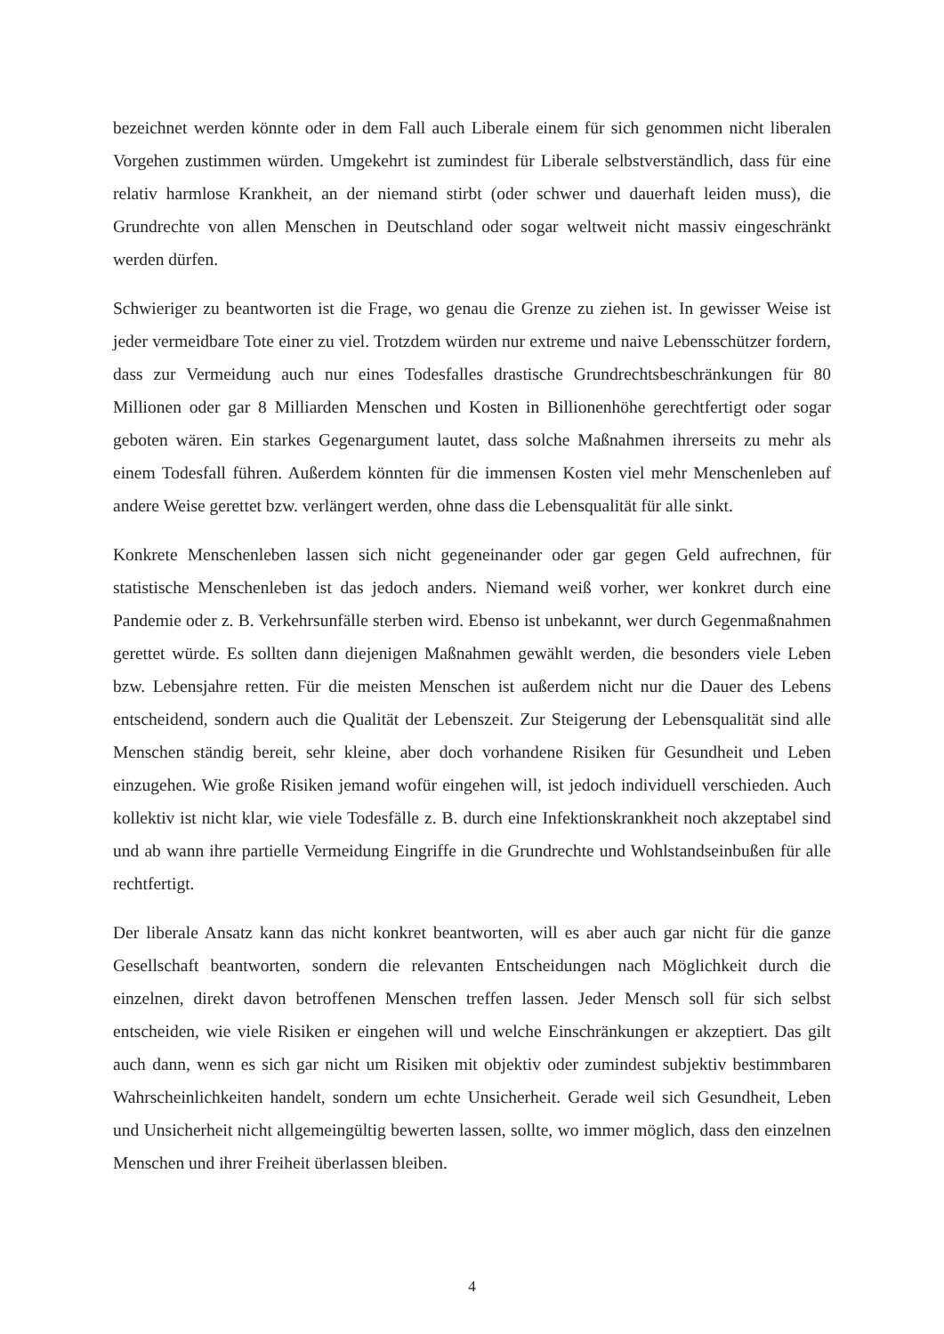bezeichnet werden könnte oder in dem Fall auch Liberale einem für sich genommen nicht liberalen Vorgehen zustimmen würden. Umgekehrt ist zumindest für Liberale selbstverständ­lich, dass für eine relativ harmlose Krankheit, an der niemand stirbt (oder schwer und dauer­haft leiden muss), die Grundrechte von allen Menschen in Deutschland oder sogar weltweit nicht massiv eingeschränkt werden dürfen.
Schwieriger zu beantworten ist die Frage, wo genau die Grenze zu ziehen ist. In gewisser Weise ist jeder vermeidbare Tote einer zu viel. Trotzdem würden nur extreme und naive Lebensschützer fordern, dass zur Vermeidung auch nur eines Todesfalles drastische Grund­rechtsbeschränkungen für 80 Millionen oder gar 8 Milliarden Menschen und Kosten in Billi­onenhöhe gerechtfertigt oder sogar geboten wären. Ein starkes Gegenargument lautet, dass solche Maßnahmen ihrerseits zu mehr als einem Todesfall führen. Außerdem könnten für die immensen Kosten viel mehr Menschenleben auf andere Weise gerettet bzw. verlängert wer­den, ohne dass die Lebensqualität für alle sinkt.
Konkrete Menschenleben lassen sich nicht gegeneinander oder gar gegen Geld aufrechnen, für statistische Menschenleben ist das jedoch anders. Niemand weiß vorher, wer konkret durch eine Pandemie oder z. B. Verkehrsunfälle sterben wird. Ebenso ist unbekannt, wer durch Gegenmaßnahmen gerettet würde. Es sollten dann diejenigen Maßnahmen gewählt werden, die besonders viele Leben bzw. Lebensjahre retten. Für die meisten Menschen ist außerdem nicht nur die Dauer des Lebens entscheidend, sondern auch die Qualität der Le­benszeit. Zur Steigerung der Lebensqualität sind alle Menschen ständig bereit, sehr kleine, aber doch vorhandene Risiken für Gesundheit und Leben einzugehen. Wie große Risiken je­mand wofür eingehen will, ist jedoch individuell verschieden. Auch kollektiv ist nicht klar, wie viele Todesfälle z. B. durch eine Infektionskrankheit noch akzeptabel sind und ab wann ihre partielle Vermeidung Eingriffe in die Grundrechte und Wohlstandseinbußen für alle rechtfertigt.
Der liberale Ansatz kann das nicht konkret beantworten, will es aber auch gar nicht für die ganze Gesellschaft beantworten, sondern die relevanten Entscheidungen nach Möglichkeit durch die einzelnen, direkt davon betroffenen Menschen treffen lassen. Jeder Mensch soll für sich selbst entscheiden, wie viele Risiken er eingehen will und welche Einschränkungen er akzeptiert. Das gilt auch dann, wenn es sich gar nicht um Risiken mit objektiv oder zumindest subjektiv bestimmbaren Wahrscheinlichkeiten handelt, sondern um echte Unsicherheit. Gera­de weil sich Gesundheit, Leben und Unsicherheit nicht allgemeingültig bewerten lassen, soll­te, wo immer möglich, dass den einzelnen Menschen und ihrer Freiheit überlassen bleiben.
4